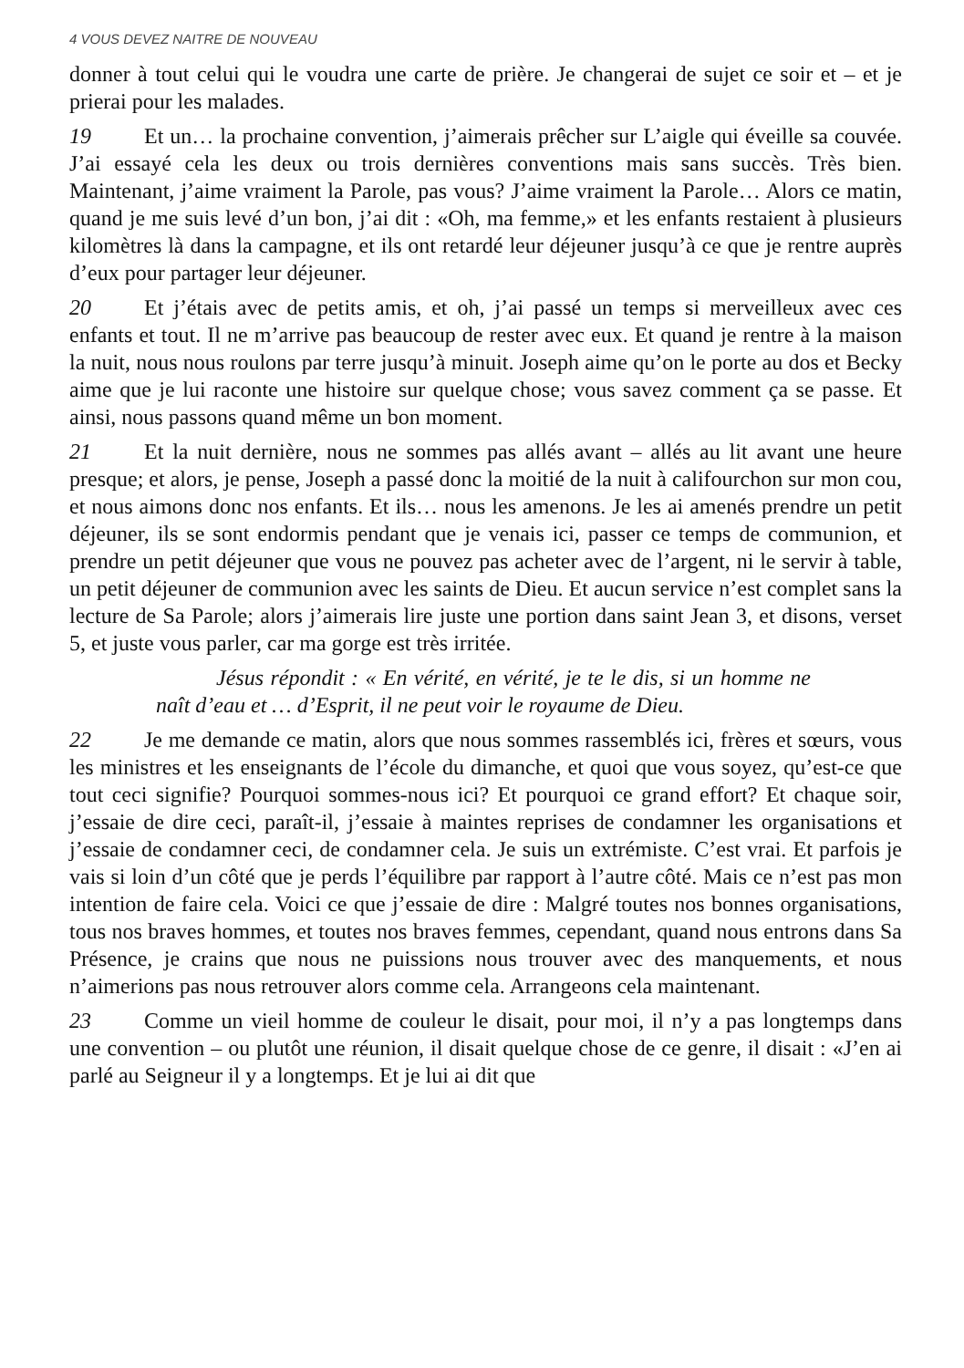4 VOUS DEVEZ NAITRE DE NOUVEAU
donner à tout celui qui le voudra une carte de prière. Je changerai de sujet ce soir et – et je prierai pour les malades.
19 Et un… la prochaine convention, j’aimerais prêcher sur L’aigle qui éveille sa couvée. J’ai essayé cela les deux ou trois dernières conventions mais sans succès. Très bien. Maintenant, j’aime vraiment la Parole, pas vous? J’aime vraiment la Parole… Alors ce matin, quand je me suis levé d’un bon, j’ai dit : «Oh, ma femme,» et les enfants restaient à plusieurs kilomètres là dans la campagne, et ils ont retardé leur déjeuner jusqu’à ce que je rentre auprès d’eux pour partager leur déjeuner.
20 Et j’étais avec de petits amis, et oh, j’ai passé un temps si merveilleux avec ces enfants et tout. Il ne m’arrive pas beaucoup de rester avec eux. Et quand je rentre à la maison la nuit, nous nous roulons par terre jusqu’à minuit. Joseph aime qu’on le porte au dos et Becky aime que je lui raconte une histoire sur quelque chose; vous savez comment ça se passe. Et ainsi, nous passons quand même un bon moment.
21 Et la nuit dernière, nous ne sommes pas allés avant – allés au lit avant une heure presque; et alors, je pense, Joseph a passé donc la moitié de la nuit à califourchon sur mon cou, et nous aimons donc nos enfants. Et ils… nous les amenons. Je les ai amenés prendre un petit déjeuner, ils se sont endormis pendant que je venais ici, passer ce temps de communion, et prendre un petit déjeuner que vous ne pouvez pas acheter avec de l’argent, ni le servir à table, un petit déjeuner de communion avec les saints de Dieu. Et aucun service n’est complet sans la lecture de Sa Parole; alors j’aimerais lire juste une portion dans saint Jean 3, et disons, verset 5, et juste vous parler, car ma gorge est très irritée.
Jésus répondit : « En vérité, en vérité, je te le dis, si un homme ne naît d’eau et … d’Esprit, il ne peut voir le royaume de Dieu.
22 Je me demande ce matin, alors que nous sommes rassemblés ici, frères et sœurs, vous les ministres et les enseignants de l’école du dimanche, et quoi que vous soyez, qu’est-ce que tout ceci signifie? Pourquoi sommes-nous ici? Et pourquoi ce grand effort? Et chaque soir, j’essaie de dire ceci, paraît-il, j’essaie à maintes reprises de condamner les organisations et j’essaie de condamner ceci, de condamner cela. Je suis un extrémiste. C’est vrai. Et parfois je vais si loin d’un côté que je perds l’équilibre par rapport à l’autre côté. Mais ce n’est pas mon intention de faire cela. Voici ce que j’essaie de dire : Malgré toutes nos bonnes organisations, tous nos braves hommes, et toutes nos braves femmes, cependant, quand nous entrons dans Sa Présence, je crains que nous ne puissions nous trouver avec des manquements, et nous n’aimerions pas nous retrouver alors comme cela. Arrangeons cela maintenant.
23 Comme un vieil homme de couleur le disait, pour moi, il n’y a pas longtemps dans une convention – ou plutôt une réunion, il disait quelque chose de ce genre, il disait : «J’en ai parlé au Seigneur il y a longtemps. Et je lui ai dit que